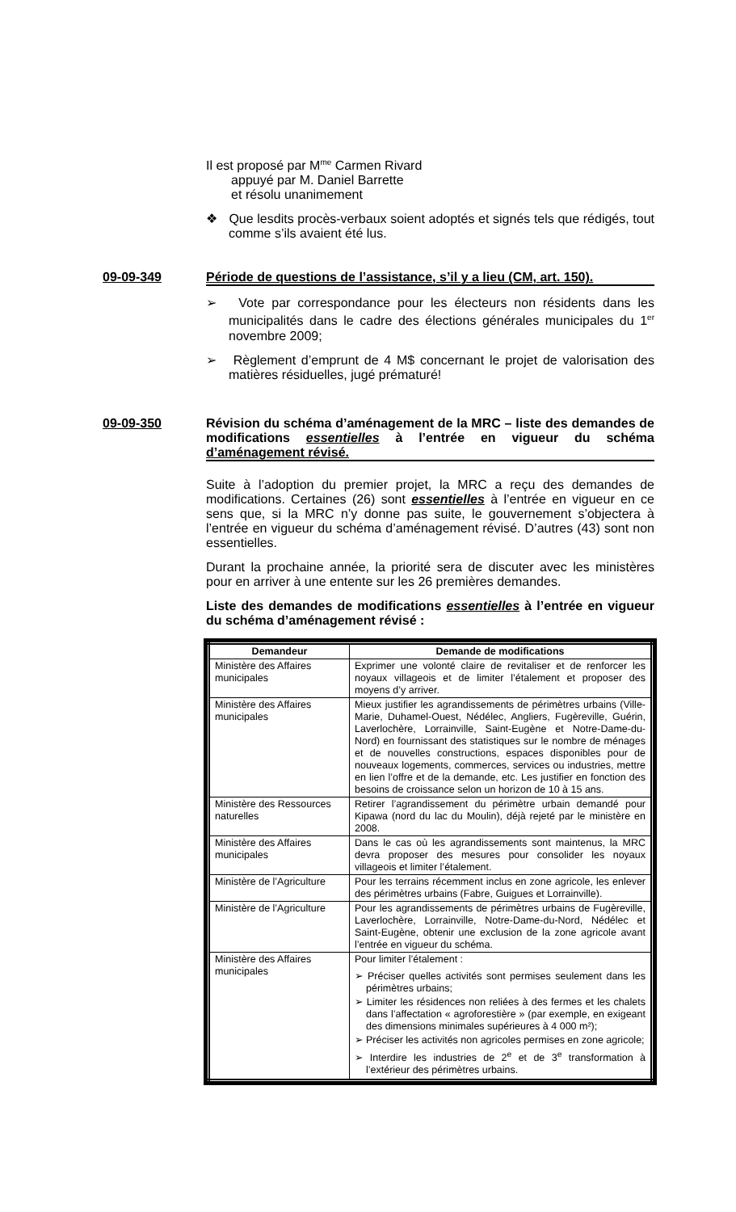Il est proposé par M<sup>me</sup> Carmen Rivard
appuyé par M. Daniel Barrette
et résolu unanimement
❖ Que lesdits procès-verbaux soient adoptés et signés tels que rédigés, tout comme s’ils avaient été lus.
09-09-349
Période de questions de l’assistance, s’il y a lieu (CM, art. 150).
➢ Vote par correspondance pour les électeurs non résidents dans les municipalités dans le cadre des élections générales municipales du 1<sup>er</sup> novembre 2009;
➢ Règlement d’emprunt de 4 M$ concernant le projet de valorisation des matières résiduelles, jugé prématuré!
09-09-350
Révision du schéma d’aménagement de la MRC – liste des demandes de modifications essentielles à l’entrée en vigueur du schéma d’aménagement révisé.
Suite à l’adoption du premier projet, la MRC a reçu des demandes de modifications. Certaines (26) sont essentielles à l’entrée en vigueur en ce sens que, si la MRC n’y donne pas suite, le gouvernement s’objectera à l’entrée en vigueur du schéma d’aménagement révisé. D’autres (43) sont non essentielles.
Durant la prochaine année, la priorité sera de discuter avec les ministères pour en arriver à une entente sur les 26 premières demandes.
Liste des demandes de modifications essentielles à l’entrée en vigueur du schéma d’aménagement révisé :
| Demandeur | Demande de modifications |
| --- | --- |
| Ministère des Affaires municipales | Exprimer une volonté claire de revitaliser et de renforcer les noyaux villageois et de limiter l’étalement et proposer des moyens d’y arriver. |
| Ministère des Affaires municipales | Mieux justifier les agrandissements de périmètres urbains (Ville-Marie, Duhamel-Ouest, Nédélec, Angliers, Fugèreville, Guérin, Laverlochère, Lorrainville, Saint-Eugène et Notre-Dame-du-Nord) en fournissant des statistiques sur le nombre de ménages et de nouvelles constructions, espaces disponibles pour de nouveaux logements, commerces, services ou industries, mettre en lien l’offre et de la demande, etc. Les justifier en fonction des besoins de croissance selon un horizon de 10 à 15 ans. |
| Ministère des Ressources naturelles | Retirer l’agrandissement du périmètre urbain demandé pour Kipawa (nord du lac du Moulin), déjà rejeté par le ministère en 2008. |
| Ministère des Affaires municipales | Dans le cas où les agrandissements sont maintenus, la MRC devra proposer des mesures pour consolider les noyaux villageois et limiter l’étalement. |
| Ministère de l’Agriculture | Pour les terrains récemment inclus en zone agricole, les enlever des périmètres urbains (Fabre, Guigues et Lorrainville). |
| Ministère de l’Agriculture | Pour les agrandissements de périmètres urbains de Fugèreville, Laverlochère, Lorrainville, Notre-Dame-du-Nord, Nédélec et Saint-Eugène, obtenir une exclusion de la zone agricole avant l’entrée en vigueur du schéma. |
| Ministère des Affaires municipales | Pour limiter l’étalement : ➢ Préciser quelles activités sont permises seulement dans les périmètres urbains; ➢ Limiter les résidences non reliées à des fermes et les chalets dans l’affectation « agroforestière » (par exemple, en exigeant des dimensions minimales supérieures à 4 000 m²); ➢ Préciser les activités non agricoles permises en zone agricole; ➢ Interdire les industries de 2<sup>e</sup> et de 3<sup>e</sup> transformation à l’extérieur des périmètres urbains. |